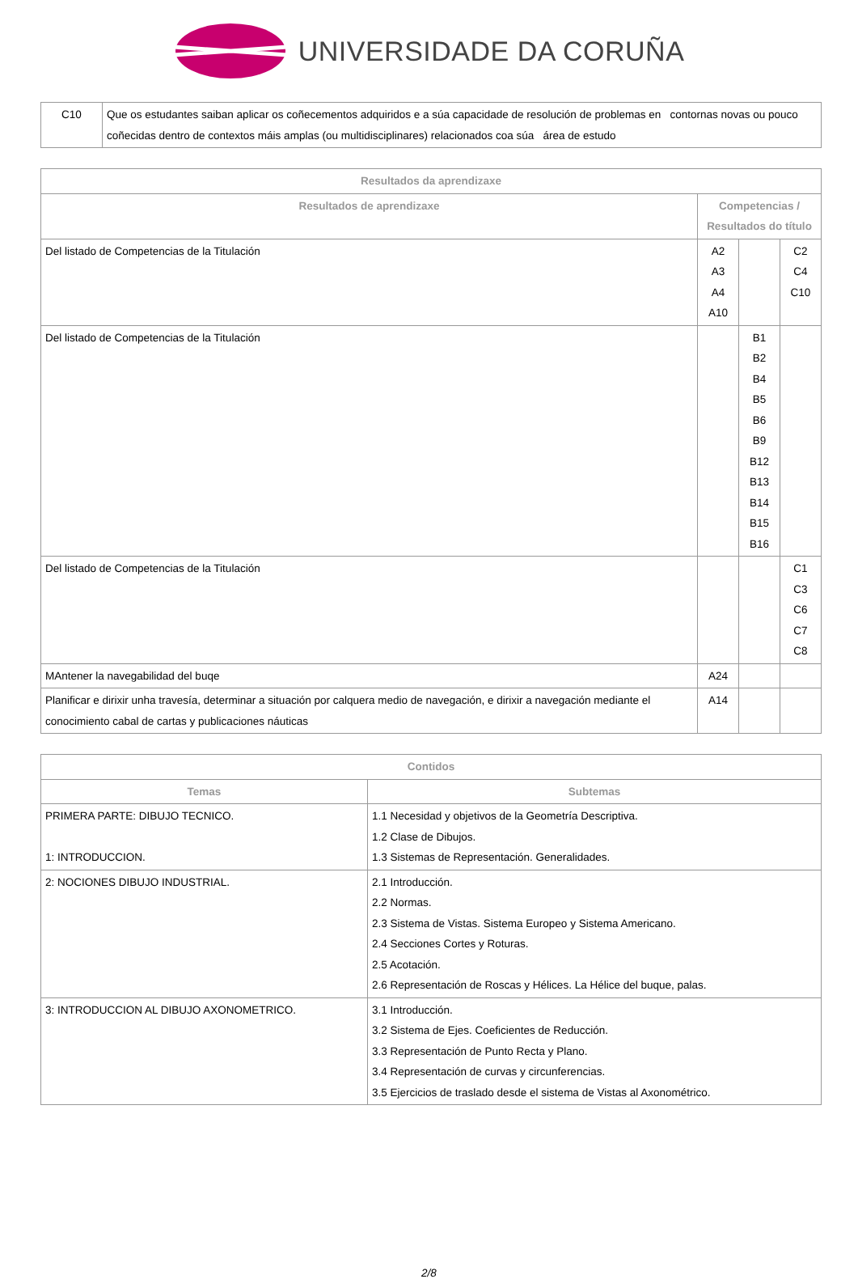UNIVERSIDADE DA CORUÑA
| C10 | Que os estudantes saiban aplicar os coñecementos adquiridos e a súa capacidade de resolución de problemas en contornas novas ou pouco coñecidas dentro de contextos máis amplas (ou multidisciplinares) relacionados coa súa área de estudo |
| Resultados da aprendizaxe | | | |
| --- | --- | --- | --- |
| Resultados de aprendizaxe | Competencias / Resultados do título | | |
| Del listado de Competencias de la Titulación | A2 A3 A4 A10 | | C2 C4 C10 |
| Del listado de Competencias de la Titulación | | B1 B2 B4 B5 B6 B9 B12 B13 B14 B15 B16 | |
| Del listado de Competencias de la Titulación | | | C1 C3 C6 C7 C8 |
| MAntener la navegabilidad del buqe | A24 | | |
| Planificar e dirixir unha travesía, determinar a situación por calquera medio de navegación, e dirixir a navegación mediante el conocimiento cabal de cartas y publicaciones náuticas | A14 | | |
| Contidos | |
| --- | --- |
| Temas | Subtemas |
| PRIMERA PARTE: DIBUJO TECNICO. 1: INTRODUCCION. | 1.1 Necesidad y objetivos de la Geometría Descriptiva. 1.2 Clase de Dibujos. 1.3 Sistemas de Representación. Generalidades. |
| 2: NOCIONES DIBUJO INDUSTRIAL. | 2.1 Introducción. 2.2 Normas. 2.3 Sistema de Vistas. Sistema Europeo y Sistema Americano. 2.4 Secciones Cortes y Roturas. 2.5 Acotación. 2.6 Representación de Roscas y Hélices. La Hélice del buque, palas. |
| 3: INTRODUCCION AL DIBUJO AXONOMETRICO. | 3.1 Introducción. 3.2 Sistema de Ejes. Coeficientes de Reducción. 3.3 Representación de Punto Recta y Plano. 3.4 Representación de curvas y circunferencias. 3.5 Ejercicios de traslado desde el sistema de Vistas al Axonométrico. |
2/8